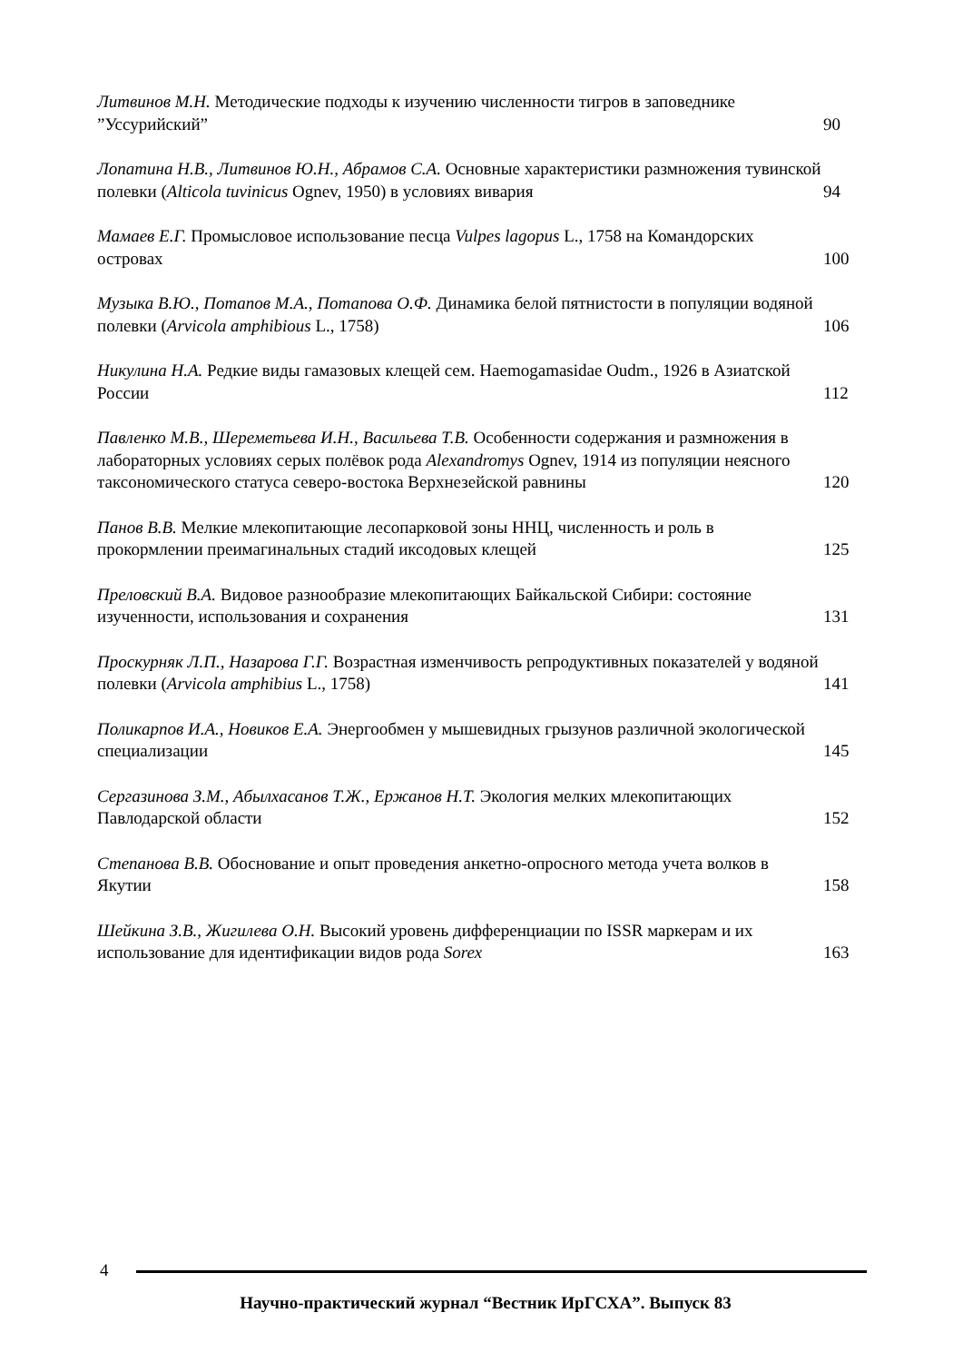Литвинов М.Н. Методические подходы к изучению численности тигров в заповеднике ”Уссурийский”
90
Лопатина Н.В., Литвинов Ю.Н., Абрамов С.А. Основные характеристики размножения тувинской полевки (Alticola tuvinicus Ognev, 1950) в условиях вивария
94
Мамаев Е.Г. Промысловое использование песца Vulpes lagopus L., 1758 на Командорских островах
100
Музыка В.Ю., Потапов М.А., Потапова О.Ф. Динамика белой пятнистости в популяции водяной полевки (Arvicola amphibious L., 1758)
106
Никулина Н.А. Редкие виды гамазовых клещей сем. Haemogamasidae Oudm., 1926 в Азиатской России
112
Павленко М.В., Шереметьева И.Н., Васильева Т.В. Особенности содержания и размножения в лабораторных условиях серых полёвок рода Alexandromys Ognev, 1914 из популяции неясного таксономического статуса северо-востока Верхнезейской равнины
120
Панов В.В. Мелкие млекопитающие лесопарковой зоны ННЦ, численность и роль в прокормлении преимагинальных стадий иксодовых клещей
125
Преловский В.А. Видовое разнообразие млекопитающих Байкальской Сибири: состояние изученности, использования и сохранения
131
Проскурняк Л.П., Назарова Г.Г. Возрастная изменчивость репродуктивных показателей у водяной полевки (Arvicola amphibius L., 1758)
141
Поликарпов И.А., Новиков Е.А. Энергообмен у мышевидных грызунов различной экологической специализации
145
Сергазинова З.М., Абылхасанов Т.Ж., Ержанов Н.Т. Экология мелких млекопитающих Павлодарской области
152
Степанова В.В. Обоснование и опыт проведения анкетно-опросного метода учета волков в Якутии
158
Шейкина З.В., Жигилева О.Н. Высокий уровень дифференциации по ISSR маркерам и их использование для идентификации видов рода Sorex
163
4
Научно-практический журнал “Вестник ИрГСХА”. Выпуск 83